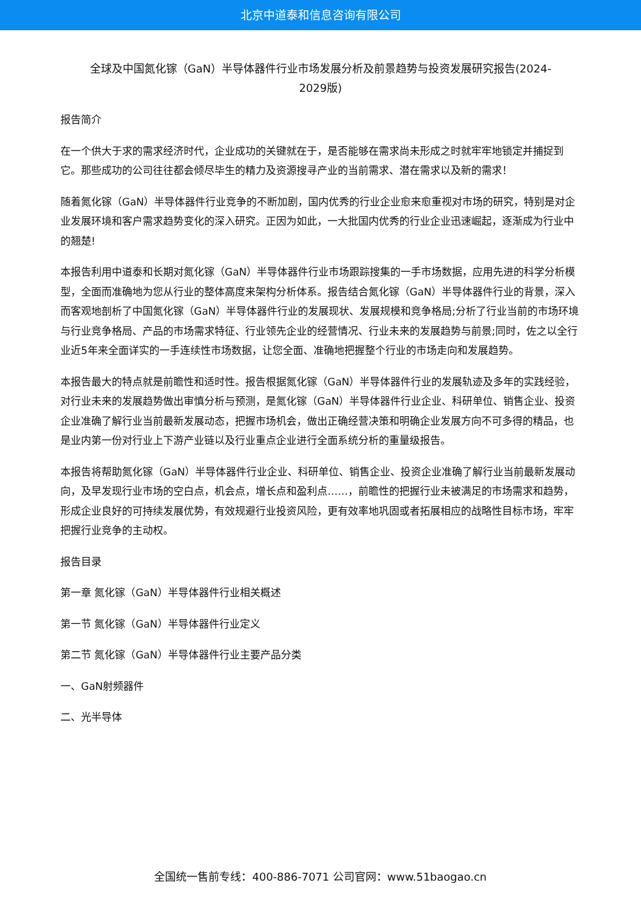北京中道泰和信息咨询有限公司
全球及中国氮化镓（GaN）半导体器件行业市场发展分析及前景趋势与投资发展研究报告(2024-2029版)
报告简介
在一个供大于求的需求经济时代，企业成功的关键就在于，是否能够在需求尚未形成之时就牢牢地锁定并捕捉到它。那些成功的公司往往都会倾尽毕生的精力及资源搜寻产业的当前需求、潜在需求以及新的需求！
随着氮化镓（GaN）半导体器件行业竞争的不断加剧，国内优秀的行业企业愈来愈重视对市场的研究，特别是对企业发展环境和客户需求趋势变化的深入研究。正因为如此，一大批国内优秀的行业企业迅速崛起，逐渐成为行业中的翘楚!
本报告利用中道泰和长期对氮化镓（GaN）半导体器件行业市场跟踪搜集的一手市场数据，应用先进的科学分析模型，全面而准确地为您从行业的整体高度来架构分析体系。报告结合氮化镓（GaN）半导体器件行业的背景，深入而客观地剖析了中国氮化镓（GaN）半导体器件行业的发展现状、发展规模和竞争格局;分析了行业当前的市场环境与行业竞争格局、产品的市场需求特征、行业领先企业的经营情况、行业未来的发展趋势与前景;同时，佐之以全行业近5年来全面详实的一手连续性市场数据，让您全面、准确地把握整个行业的市场走向和发展趋势。
本报告最大的特点就是前瞻性和适时性。报告根据氮化镓（GaN）半导体器件行业的发展轨迹及多年的实践经验，对行业未来的发展趋势做出审慎分析与预测，是氮化镓（GaN）半导体器件行业企业、科研单位、销售企业、投资企业准确了解行业当前最新发展动态，把握市场机会，做出正确经营决策和明确企业发展方向不可多得的精品，也是业内第一份对行业上下游产业链以及行业重点企业进行全面系统分析的重量级报告。
本报告将帮助氮化镓（GaN）半导体器件行业企业、科研单位、销售企业、投资企业准确了解行业当前最新发展动向，及早发现行业市场的空白点，机会点，增长点和盈利点……，前瞻性的把握行业未被满足的市场需求和趋势，形成企业良好的可持续发展优势，有效规避行业投资风险，更有效率地巩固或者拓展相应的战略性目标市场，牢牢把握行业竞争的主动权。
报告目录
第一章 氮化镓（GaN）半导体器件行业相关概述
第一节 氮化镓（GaN）半导体器件行业定义
第二节 氮化镓（GaN）半导体器件行业主要产品分类
一、GaN射频器件
二、光半导体
全国统一售前专线：400-886-7071 公司官网：www.51baogao.cn